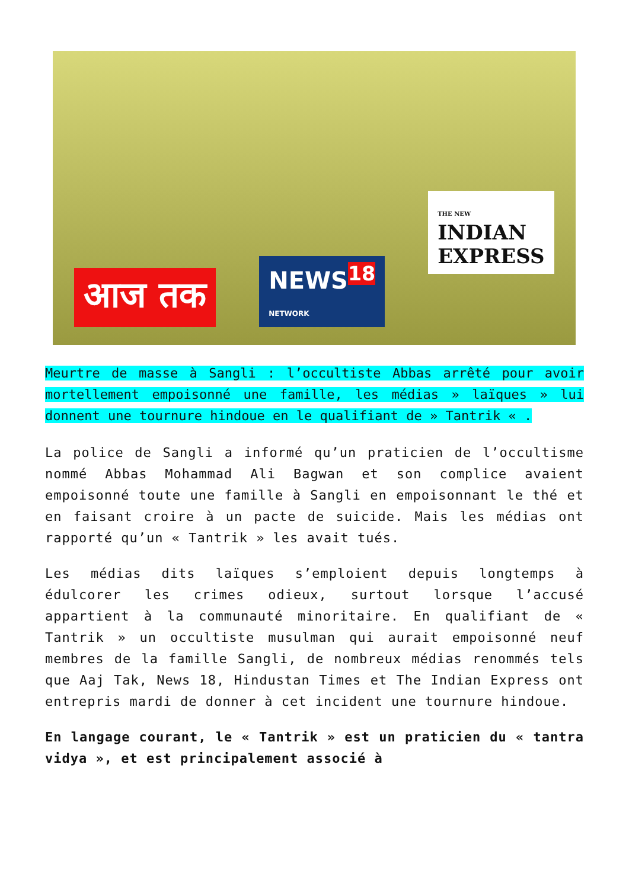आज तक
NEWS<sup>18</sup>
NETWORK
THE NEW
INDIAN
EXPRESS
Meurtre de masse à Sangli : l’occultiste Abbas arrêté pour avoir mortellement empoisonné une famille, les médias » laïques » lui donnent une tournure hindoue en le qualifiant de » Tantrik « .
La police de Sangli a informé qu’un praticien de l’occultisme nommé Abbas Mohammad Ali Bagwan et son complice avaient empoisonné toute une famille à Sangli en empoisonnant le thé et en faisant croire à un pacte de suicide. Mais les médias ont rapporté qu’un « Tantrik » les avait tués.
Les médias dits laïques s’emploient depuis longtemps à édulcorer les crimes odieux, surtout lorsque l’accusé appartient à la communauté minoritaire. En qualifiant de « Tantrik » un occultiste musulman qui aurait empoisonné neuf membres de la famille Sangli, de nombreux médias renommés tels que Aaj Tak, News 18, Hindustan Times et The Indian Express ont entrepris mardi de donner à cet incident une tournure hindoue.
En langage courant, le « Tantrik » est un praticien du « tantra vidya », et est principalement associé à